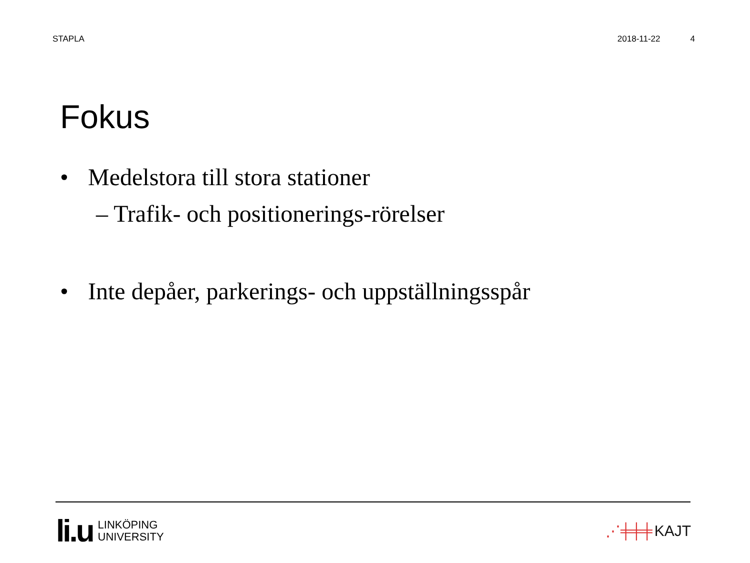STAPLA 2018-11-22 4
Fokus
• Medelstora till stora stationer
– Trafik- och positionerings-rörelser
• Inte depåer, parkerings- och uppställningsspår
li.u LINKÖPING
UNIVERSITY
⋰╪╪╪ KAJT